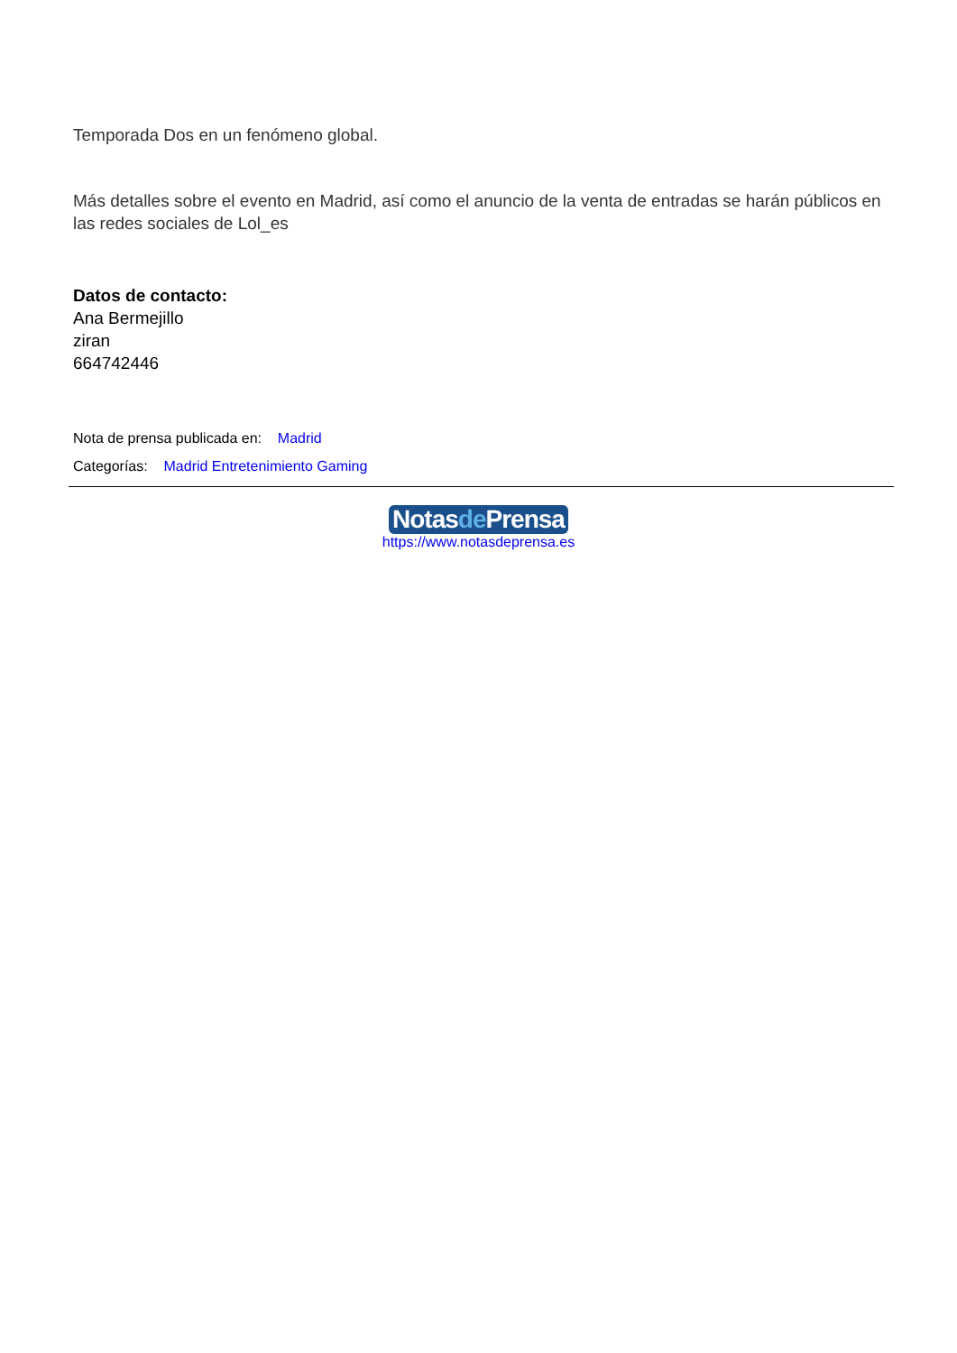Temporada Dos en un fenómeno global.
Más detalles sobre el evento en Madrid, así como el anuncio de la venta de entradas se harán públicos en las redes sociales de Lol_es
Datos de contacto:
Ana Bermejillo
ziran
664742446
Nota de prensa publicada en: Madrid
Categorías: Madrid Entretenimiento Gaming
Notasde Prensa
https://www.notasdeprensa.es